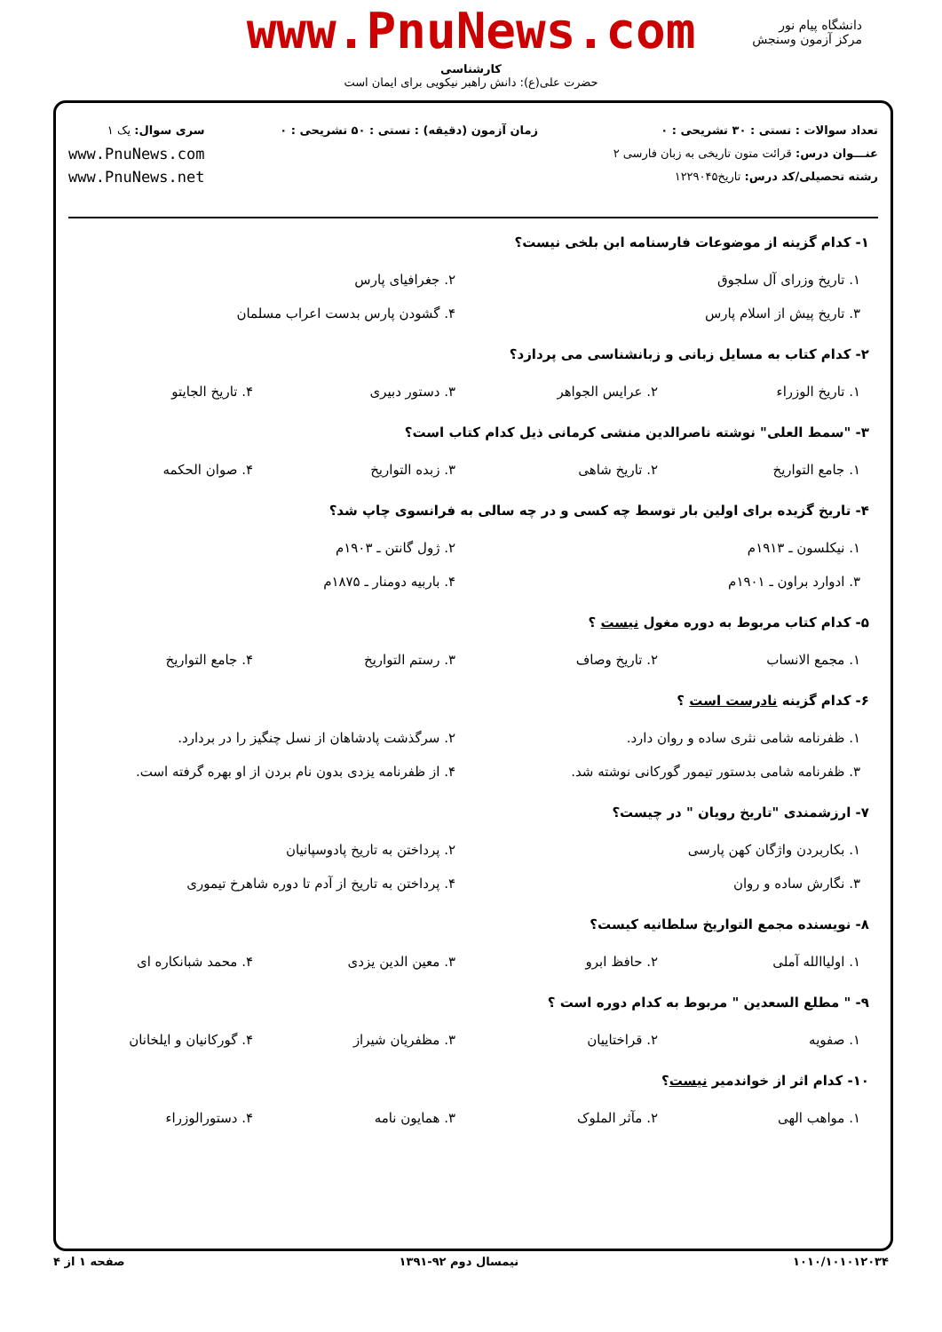دانشگاه پیام نور
مرکز آزمون وسنجش
www.PnuNews.com
کارشناسی
حضرت علی(ع): دانش راهبر نیکویی برای ایمان است
تعداد سوالات : تستی : ۳۰ تشریحی : ۰
عنـــوان درس: قرائت متون تاریخی به زبان فارسی ۲
رشته تحصیلی/کد درس: تاریخ۱۲۲۹۰۴۵
زمان آزمون (دقیقه) : تستی : ۵۰ تشریحی : ۰
سری سوال: یک ۱
www.PnuNews.com
www.PnuNews.net
۱- کدام گزینه از موضوعات فارسنامه ابن بلخی نیست؟
| ۱. تاریخ وزرای آل سلجوق | ۲. جغرافیای پارس |
| ۳. تاریخ پیش از اسلام پارس | ۴. گشودن پارس بدست اعراب مسلمان |
۲- کدام کتاب به مسایل زبانی و زبانشناسی می پردازد؟
| ۱. تاریخ الوزراء | ۲. عرایس الجواهر | ۳. دستور دبیری | ۴. تاریخ الجایتو |
۳- "سمط العلی" نوشته ناصرالدین منشی کرمانی ذیل کدام کتاب است؟
| ۱. جامع التواریخ | ۲. تاریخ شاهی | ۳. زبده التواریخ | ۴. صوان الحکمه |
۴- تاریخ گزیده برای اولین بار توسط چه کسی و در چه سالی به فرانسوی چاپ شد؟
| ۱. نیکلسون ـ ۱۹۱۳م | ۲. ژول گانتن ـ ۱۹۰۳م |
| ۳. ادوارد براون ـ ۱۹۰۱م | ۴. باربیه دومنار ـ ۱۸۷۵م |
۵- کدام کتاب مربوط به دوره مغول نیست ؟
| ۱. مجمع الانساب | ۲. تاریخ وصاف | ۳. رستم التواریخ | ۴. جامع التواریخ |
۶- کدام گزینه نادرست است ؟
| ۱. ظفرنامه شامی نثری ساده و روان دارد. | ۲. سرگذشت پادشاهان از نسل چنگیز را در بردارد. |
| ۳. ظفرنامه شامی بدستور تیمور گورکانی نوشته شد. | ۴. از ظفرنامه یزدی بدون نام بردن از او بهره گرفته است. |
۷- ارزشمندی "تاریخ رویان " در چیست؟
| ۱. بکاربردن واژگان کهن پارسی | ۲. پرداختن به تاریخ پادوسپانیان |
| ۳. نگارش ساده و روان | ۴. پرداختن به تاریخ از آدم تا دوره شاهرخ تیموری |
۸- نویسنده مجمع التواریخ سلطانیه کیست؟
| ۱. اولیاالله آملی | ۲. حافظ ابرو | ۳. معین الدین یزدی | ۴. محمد شبانکاره ای |
۹- " مطلع السعدین " مربوط به کدام دوره است ؟
| ۱. صفویه | ۲. قراختاییان | ۳. مظفریان شیراز | ۴. گورکانیان و ایلخانان |
۱۰- کدام اثر از خواندمیر نیست؟
| ۱. مواهب الهی | ۲. مآثر الملوک | ۳. همایون نامه | ۴. دستورالوزراء |
۱۰۱۰/۱۰۱۰۱۲۰۳۴ نیمسال دوم ۹۲-۱۳۹۱ صفحه ۱ از ۴